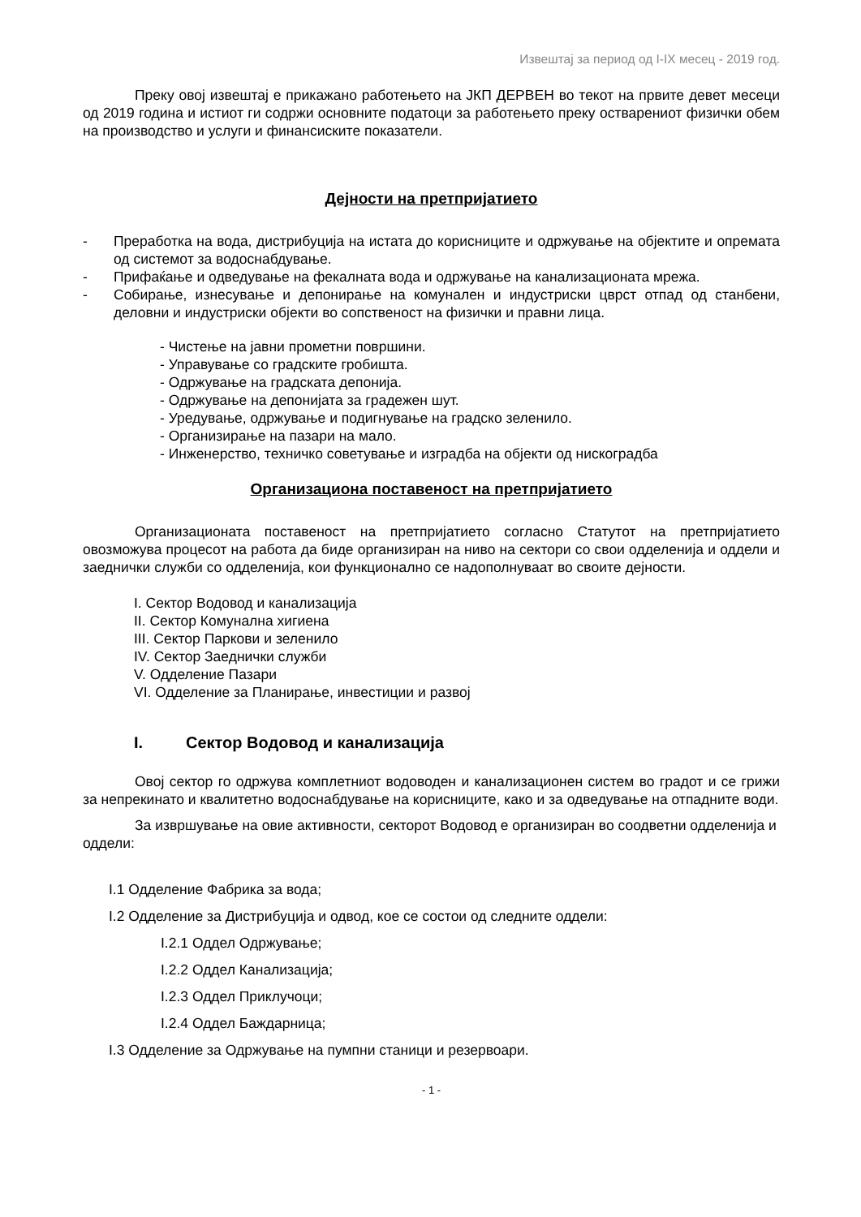Извештај за период од I-IX месец - 2019 год.
Преку овој извештај е прикажано работењето на ЈКП ДЕРВЕН во текот на првите девет месеци од 2019 година и истиот ги содржи основните податоци за работењето преку остварениот физички обем на производство и услуги и финансиските показатели.
Дејности на претпријатието
- Преработка на вода, дистрибуција на истата до корисниците и одржување на објектите и опремата од системот за водоснабдување.
- Прифаќање и одведување на фекалната вода и одржување на канализационата мрежа.
- Собирање, изнесување и депонирање на комунален и индустриски цврст отпад од станбени, деловни и индустриски објекти во сопственост на физички и правни лица.
- Чистење на јавни прометни површини.
- Управување со градските гробишта.
- Одржување на градската депонија.
- Одржување на депонијата за градежен шут.
- Уредување, одржување и подигнување на градско зеленило.
- Организирање на пазари на мало.
- Инженерство, техничко советување и изградба на објекти од нискоградба
Организациона поставеност на претпријатието
Организационата поставеност на претпријатието согласно Статутот на претпријатието овозможува процесот на работа да биде организиран на ниво на сектори со свои одделенија и оддели и заеднички служби со одделенија, кои функционално се надополнуваат во своите дејности.
I. Сектор Водовод и канализација
II. Сектор Комунална хигиена
III. Сектор Паркови и зеленило
IV. Сектор Заеднички служби
V. Одделение Пазари
VI. Одделение за Планирање, инвестиции и развој
I. Сектор Водовод и канализација
Овој сектор го одржува комплетниот водоводен и канализационен систем во градот и се грижи за непрекинато и квалитетно водоснабдување на корисниците, како и за одведување на отпадните води.
За извршување на овие активности, секторот Водовод е организиран во соодветни одделенија и оддели:
I.1 Одделение Фабрика за вода;
I.2 Одделение за Дистрибуција и одвод, кое се состои од следните оддели:
I.2.1 Оддел Одржување;
I.2.2 Оддел Канализација;
I.2.3 Оддел Приклучоци;
I.2.4 Оддел Баждарница;
I.3 Одделение за Одржување на пумпни станици и резервоари.
- 1 -